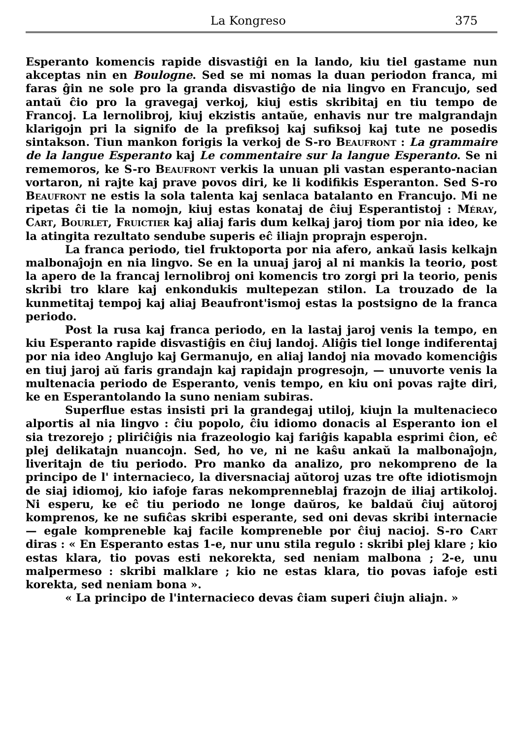La Kongreso 375
Esperanto komencis rapide disvastiĝi en la lando, kiu tiel gastame nun akceptas nin en Boulogne. Sed se mi nomas la duan periodon franca, mi faras ĝin ne sole pro la granda disvastiĝo de nia lingvo en Francujo, sed antaŭ ĉio pro la gravegaj verkoj, kiuj estis skribitaj en tiu tempo de Francoj. La lernolibroj, kiuj ekzistis antaŭe, enhavis nur tre malgrandajn klarigojn pri la signifo de la prefiksoj kaj sufiksoj kaj tute ne posedis sintakson. Tiun mankon forigis la verkoj de S-ro Beaufront : La grammaire de la langue Esperanto kaj Le commentaire sur la langue Esperanto. Se ni rememoros, ke S-ro Beaufront verkis la unuan pli vastan esperanto-nacian vortaron, ni rajte kaj prave povos diri, ke li kodifikis Esperanton. Sed S-ro Beaufront ne estis la sola talenta kaj senlaca batalanto en Francujo. Mi ne ripetas ĉi tie la nomojn, kiuj estas konataj de ĉiuj Esperantistoj : Méray, Cart, Bourlet, Fruictier kaj aliaj faris dum kelkaj jaroj tiom por nia ideo, ke la atingita rezultato sendube superis eĉ iliajn proprajn esperojn.
La franca periodo, tiel fruktoporta por nia afero, ankaŭ lasis kelkajn malbonaĵojn en nia lingvo. Se en la unuaj jaroj al ni mankis la teorio, post la apero de la francaj lernolibroj oni komencis tro zorgi pri la teorio, penis skribi tro klare kaj enkondukis multepezan stilon. La trouzado de la kunmetitaj tempoj kaj aliaj Beaufront'ismoj estas la postsigno de la franca periodo.
Post la rusa kaj franca periodo, en la lastaj jaroj venis la tempo, en kiu Esperanto rapide disvastiĝis en ĉiuj landoj. Aliĝis tiel longe indiferentaj por nia ideo Anglujo kaj Germanujo, en aliaj landoj nia movado komenciĝis en tiuj jaroj aŭ faris grandajn kaj rapidajn progresojn, — unuvorte venis la multenacia periodo de Esperanto, venis tempo, en kiu oni povas rajte diri, ke en Esperantolando la suno neniam subiras.
Superflue estas insisti pri la grandegaj utiloj, kiujn la multenacieco alportis al nia lingvo : ĉiu popolo, ĉiu idiomo donacis al Esperanto ion el sia trezorejo ; pliriĉiĝis nia frazeologio kaj fariĝis kapabla esprimi ĉion, eĉ plej delikatajn nuancojn. Sed, ho ve, ni ne kaŝu ankaŭ la malbonaĵojn, liveritajn de tiu periodo. Pro manko da analizo, pro nekompreno de la principo de l' internacieco, la diversnaciaj aŭtoroj uzas tre ofte idiotismojn de siaj idiomoj, kio iafoje faras nekomprenneblaj frazojn de iliaj artikoloj. Ni esperu, ke eĉ tiu periodo ne longe daŭros, ke baldaŭ ĉiuj aŭtoroj komprenos, ke ne sufiĉas skribi esperante, sed oni devas skribi internacie — egale kompreneble kaj facile kompreneble por ĉiuj nacioj. S-ro Cart diras : « En Esperanto estas 1-e, nur unu stila regulo : skribi plej klare ; kio estas klara, tio povas esti nekorekta, sed neniam malbona ; 2-e, unu malpermeso : skribi malklare ; kio ne estas klara, tio povas iafoje esti korekta, sed neniam bona ».
« La principo de l'internacieco devas ĉiam superi ĉiujn aliajn. »